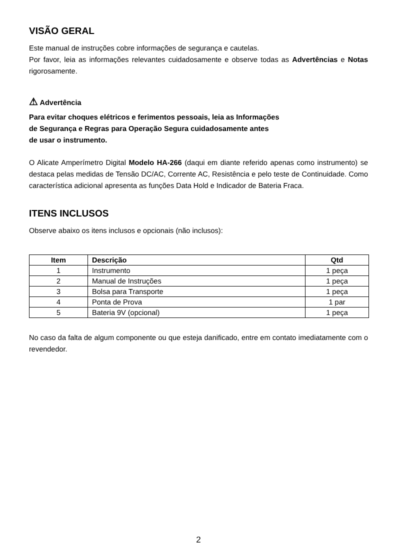VISÃO GERAL
Este manual de instruções cobre informações de segurança e cautelas.
Por favor, leia as informações relevantes cuidadosamente e observe todas as Advertências e Notas rigorosamente.
⚠ Advertência
Para evitar choques elétricos e ferimentos pessoais, leia as Informações
de Segurança e Regras para Operação Segura cuidadosamente antes
de usar o instrumento.
O Alicate Amperímetro Digital Modelo HA-266 (daqui em diante referido apenas como instrumento) se destaca pelas medidas de Tensão DC/AC, Corrente AC, Resistência e pelo teste de Continuidade. Como característica adicional apresenta as funções Data Hold e Indicador de Bateria Fraca.
ITENS INCLUSOS
Observe abaixo os itens inclusos e opcionais (não inclusos):
| Item | Descrição | Qtd |
| --- | --- | --- |
| 1 | Instrumento | 1 peça |
| 2 | Manual de Instruções | 1 peça |
| 3 | Bolsa para Transporte | 1 peça |
| 4 | Ponta de Prova | 1 par |
| 5 | Bateria 9V (opcional) | 1 peça |
No caso da falta de algum componente ou que esteja danificado, entre em contato imediatamente com o revendedor.
2